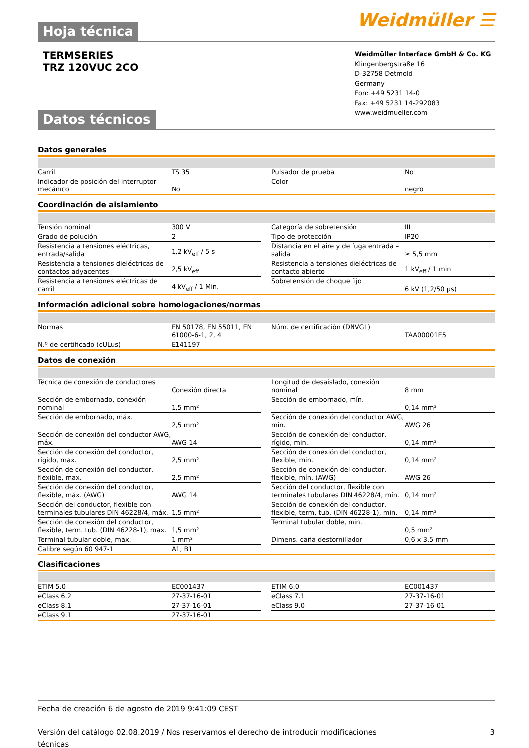Weidmüller ☰
Hoja técnica
TERMSERIES
TRZ 120VUC 2CO
Weidmüller Interface GmbH & Co. KG
Klingenbergstraße 16
D-32758 Detmold
Germany
Fon: +49 5231 14-0
Fax: +49 5231 14-292083
www.weidmueller.com
Datos técnicos
Datos generales
| Carril | TS 35 | | Pulsador de prueba | No |
| Indicador de posición del interruptor mecánico | No | | Color | negro |
Coordinación de aislamiento
| Tensión nominal | 300 V | | Categoría de sobretensión | III |
| Grado de polución | 2 | | Tipo de protección | IP20 |
| Resistencia a tensiones eléctricas, entrada/salida | 1,2 kV<sub>eff</sub> / 5 s | | Distancia en el aire y de fuga entrada – salida | ≥ 5,5 mm |
| Resistencia a tensiones dieléctricas de contactos adyacentes | 2,5 kV<sub>eff</sub> | | Resistencia a tensiones dieléctricas de contacto abierto | 1 kV<sub>eff</sub> / 1 min |
| Resistencia a tensiones eléctricas de carril | 4 kV<sub>eff</sub> / 1 Min. | | Sobretensión de choque fijo | 6 kV (1,2/50 µs) |
Información adicional sobre homologaciones/normas
| Normas | EN 50178, EN 55011, EN 61000-6-1, 2, 4 | | Núm. de certificación (DNVGL) | TAA00001E5 |
| N.º de certificado (cULus) | E141197 | | | |
Datos de conexión
| Técnica de conexión de conductores | Conexión directa | | Longitud de desaislado, conexión nominal | 8 mm |
| Sección de embornado, conexión nominal | 1,5 mm² | | Sección de embornado, mín. | 0,14 mm² |
| Sección de embornado, máx. | 2,5 mm² | | Sección de conexión del conductor AWG, min. | AWG 26 |
| Sección de conexión del conductor AWG, máx. | AWG 14 | | Sección de conexión del conductor, rígido, min. | 0,14 mm² |
| Sección de conexión del conductor, rígido, max. | 2,5 mm² | | Sección de conexión del conductor, flexible, min. | 0,14 mm² |
| Sección de conexión del conductor, flexible, max. | 2,5 mm² | | Sección de conexión del conductor, flexible, mín. (AWG) | AWG 26 |
| Sección de conexión del conductor, flexible, máx. (AWG) | AWG 14 | | Sección del conductor, flexible con terminales tubulares DIN 46228/4, mín. | 0,14 mm² |
| Sección del conductor, flexible con terminales tubulares DIN 46228/4, máx. | 1,5 mm² | | Sección de conexión del conductor, flexible, term. tub. (DIN 46228-1), min. | 0,14 mm² |
| Sección de conexión del conductor, flexible, term. tub. (DIN 46228-1), max. | 1,5 mm² | | Terminal tubular doble, min. | 0,5 mm² |
| Terminal tubular doble, max. | 1 mm² | | Dimens. caña destornillador | 0,6 x 3,5 mm |
| Calibre según 60 947-1 | A1, B1 | | | |
Clasificaciones
| ETIM 5.0 | EC001437 | | ETIM 6.0 | EC001437 |
| eClass 6.2 | 27-37-16-01 | | eClass 7.1 | 27-37-16-01 |
| eClass 8.1 | 27-37-16-01 | | eClass 9.0 | 27-37-16-01 |
| eClass 9.1 | 27-37-16-01 | | | |
Fecha de creación 6 de agosto de 2019 9:41:09 CEST
Versión del catálogo 02.08.2019 / Nos reservamos el derecho de introducir modificaciones técnicas 3